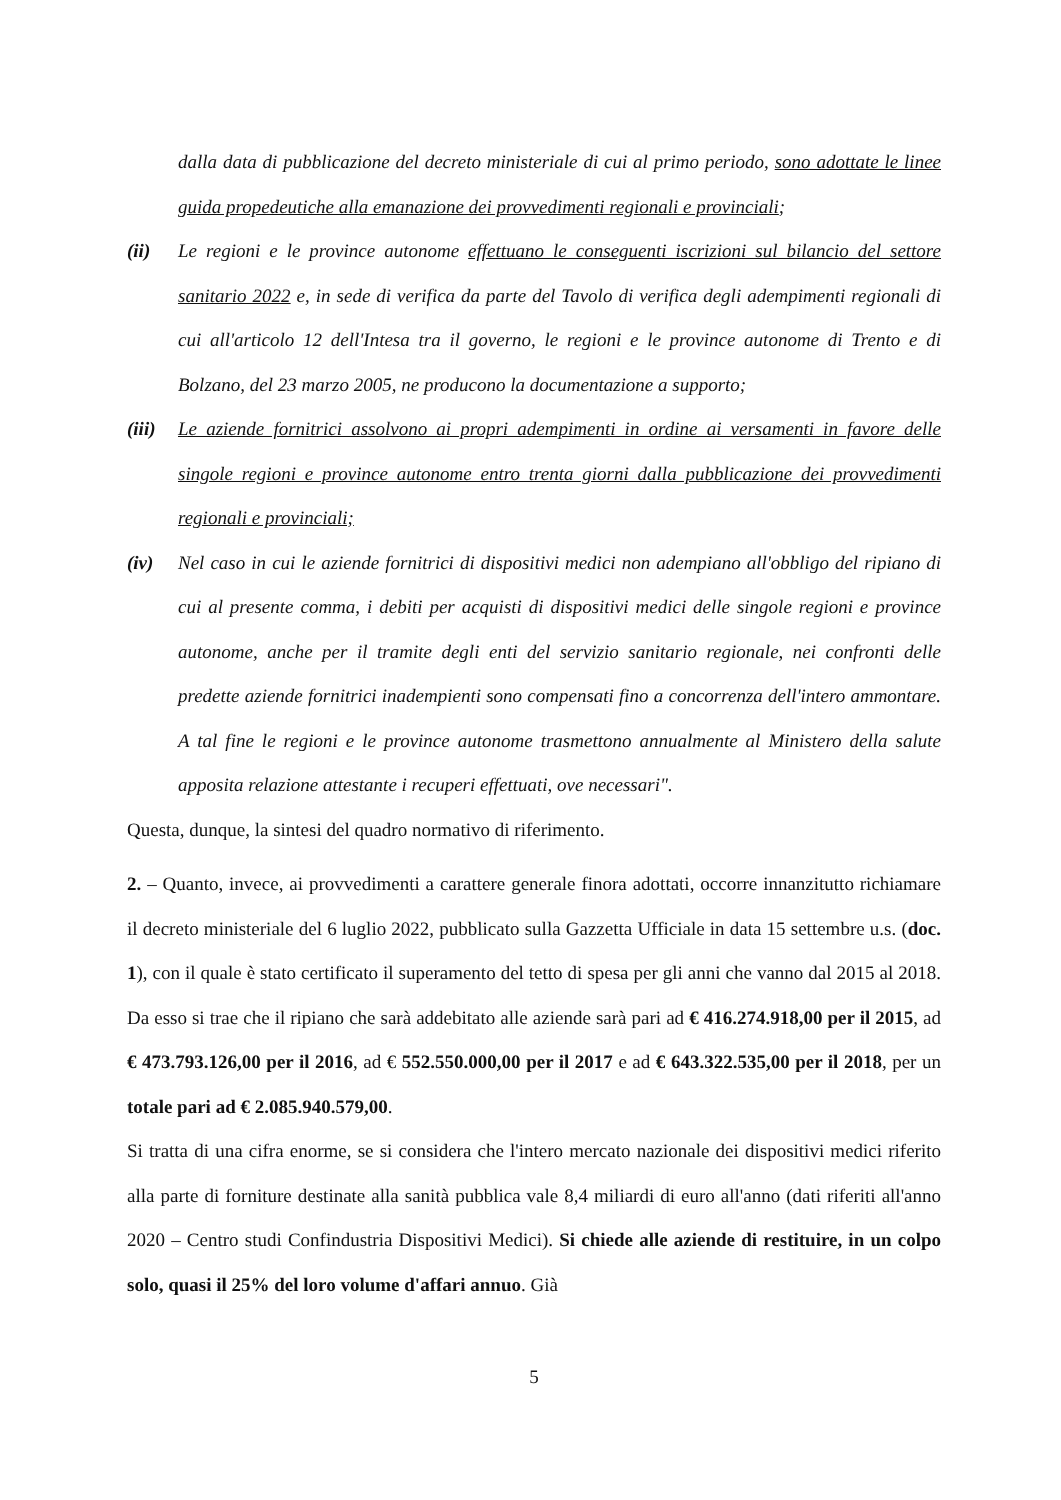dalla data di pubblicazione del decreto ministeriale di cui al primo periodo, sono adottate le linee guida propedeutiche alla emanazione dei provvedimenti regionali e provinciali;
(ii) Le regioni e le province autonome effettuano le conseguenti iscrizioni sul bilancio del settore sanitario 2022 e, in sede di verifica da parte del Tavolo di verifica degli adempimenti regionali di cui all'articolo 12 dell'Intesa tra il governo, le regioni e le province autonome di Trento e di Bolzano, del 23 marzo 2005, ne producono la documentazione a supporto;
(iii)
Le aziende fornitrici assolvono ai propri adempimenti in ordine ai versamenti in favore delle singole regioni e province autonome entro trenta giorni dalla pubblicazione dei provvedimenti regionali e provinciali;
(iv) Nel caso in cui le aziende fornitrici di dispositivi medici non adempiano all'obbligo del ripiano di cui al presente comma, i debiti per acquisti di dispositivi medici delle singole regioni e province autonome, anche per il tramite degli enti del servizio sanitario regionale, nei confronti delle predette aziende fornitrici inadempienti sono compensati fino a concorrenza dell'intero ammontare. A tal fine le regioni e le province autonome trasmettono annualmente al Ministero della salute apposita relazione attestante i recuperi effettuati, ove necessari".
Questa, dunque, la sintesi del quadro normativo di riferimento.
2. – Quanto, invece, ai provvedimenti a carattere generale finora adottati, occorre innanzitutto richiamare il decreto ministeriale del 6 luglio 2022, pubblicato sulla Gazzetta Ufficiale in data 15 settembre u.s. (doc. 1), con il quale è stato certificato il superamento del tetto di spesa per gli anni che vanno dal 2015 al 2018. Da esso si trae che il ripiano che sarà addebitato alle aziende sarà pari ad € 416.274.918,00 per il 2015, ad € 473.793.126,00 per il 2016, ad € 552.550.000,00 per il 2017 e ad € 643.322.535,00 per il 2018, per un totale pari ad € 2.085.940.579,00.
Si tratta di una cifra enorme, se si considera che l'intero mercato nazionale dei dispositivi medici riferito alla parte di forniture destinate alla sanità pubblica vale 8,4 miliardi di euro all'anno (dati riferiti all'anno 2020 – Centro studi Confindustria Dispositivi Medici). Si chiede alle aziende di restituire, in un colpo solo, quasi il 25% del loro volume d'affari annuo. Già
5